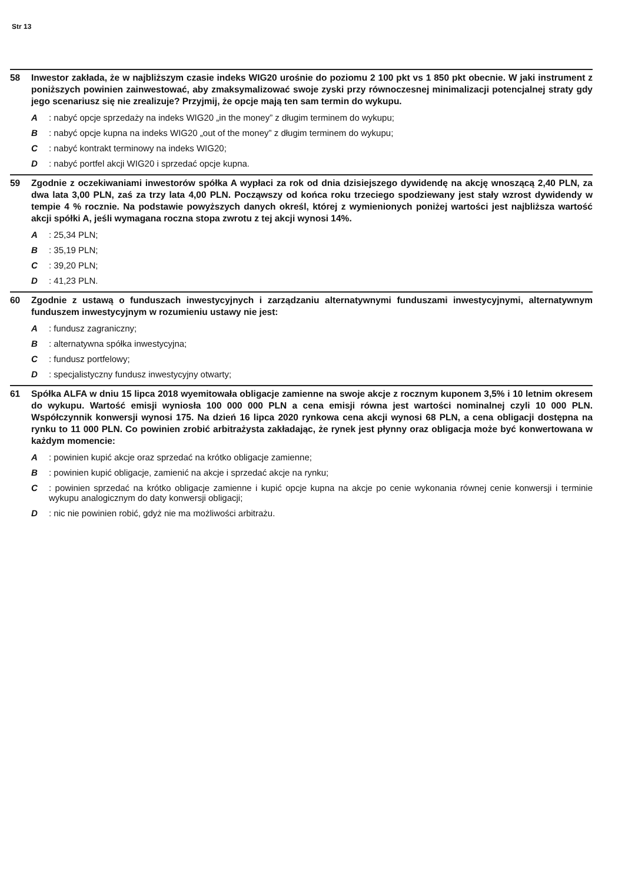Str 13
58 Inwestor zakłada, że w najbliższym czasie indeks WIG20 urośnie do poziomu 2 100 pkt vs 1 850 pkt obecnie. W jaki instrument z poniższych powinien zainwestować, aby zmaksymalizować swoje zyski przy równoczesnej minimalizacji potencjalnej straty gdy jego scenariusz się nie zrealizuje? Przyjmij, że opcje mają ten sam termin do wykupu.
A : nabyć opcje sprzedaży na indeks WIG20 „in the money” z długim terminem do wykupu;
B : nabyć opcje kupna na indeks WIG20 „out of the money” z długim terminem do wykupu;
C : nabyć kontrakt terminowy na indeks WIG20;
D : nabyć portfel akcji WIG20 i sprzedać opcje kupna.
59 Zgodnie z oczekiwaniami inwestorów spółka A wypłaci za rok od dnia dzisiejszego dywidendę na akcję wnoszącą 2,40 PLN, za dwa lata 3,00 PLN, zaś za trzy lata 4,00 PLN. Począwszy od końca roku trzeciego spodziewany jest stały wzrost dywidendy w tempie 4 % rocznie. Na podstawie powyższych danych określ, której z wymienionych poniżej wartości jest najbliższa wartość akcji spółki A, jeśli wymagana roczna stopa zwrotu z tej akcji wynosi 14%.
A : 25,34 PLN;
B : 35,19 PLN;
C : 39,20 PLN;
D : 41,23 PLN.
60 Zgodnie z ustawą o funduszach inwestycyjnych i zarządzaniu alternatywnymi funduszami inwestycyjnymi, alternatywnym funduszem inwestycyjnym w rozumieniu ustawy nie jest:
A : fundusz zagraniczny;
B : alternatywna spółka inwestycyjna;
C : fundusz portfelowy;
D : specjalistyczny fundusz inwestycyjny otwarty;
61 Spółka ALFA w dniu 15 lipca 2018 wyemitowała obligacje zamienne na swoje akcje z rocznym kuponem 3,5% i 10 letnim okresem do wykupu. Wartość emisji wyniosła 100 000 000 PLN a cena emisji równa jest wartości nominalnej czyli 10 000 PLN. Współczynnik konwersji wynosi 175. Na dzień 16 lipca 2020 rynkowa cena akcji wynosi 68 PLN, a cena obligacji dostępna na rynku to 11 000 PLN. Co powinien zrobić arbitrażysta zakładając, że rynek jest płynny oraz obligacja może być konwertowana w każdym momencie:
A : powinien kupić akcje oraz sprzedać na krótko obligacje zamienne;
B : powinien kupić obligacje, zamienić na akcje i sprzedać akcje na rynku;
C : powinien sprzedać na krótko obligacje zamienne i kupić opcje kupna na akcje po cenie wykonania równej cenie konwersji i terminie wykupu analogicznym do daty konwersji obligacji;
D : nic nie powinien robić, gdyż nie ma możliwości arbitrażu.